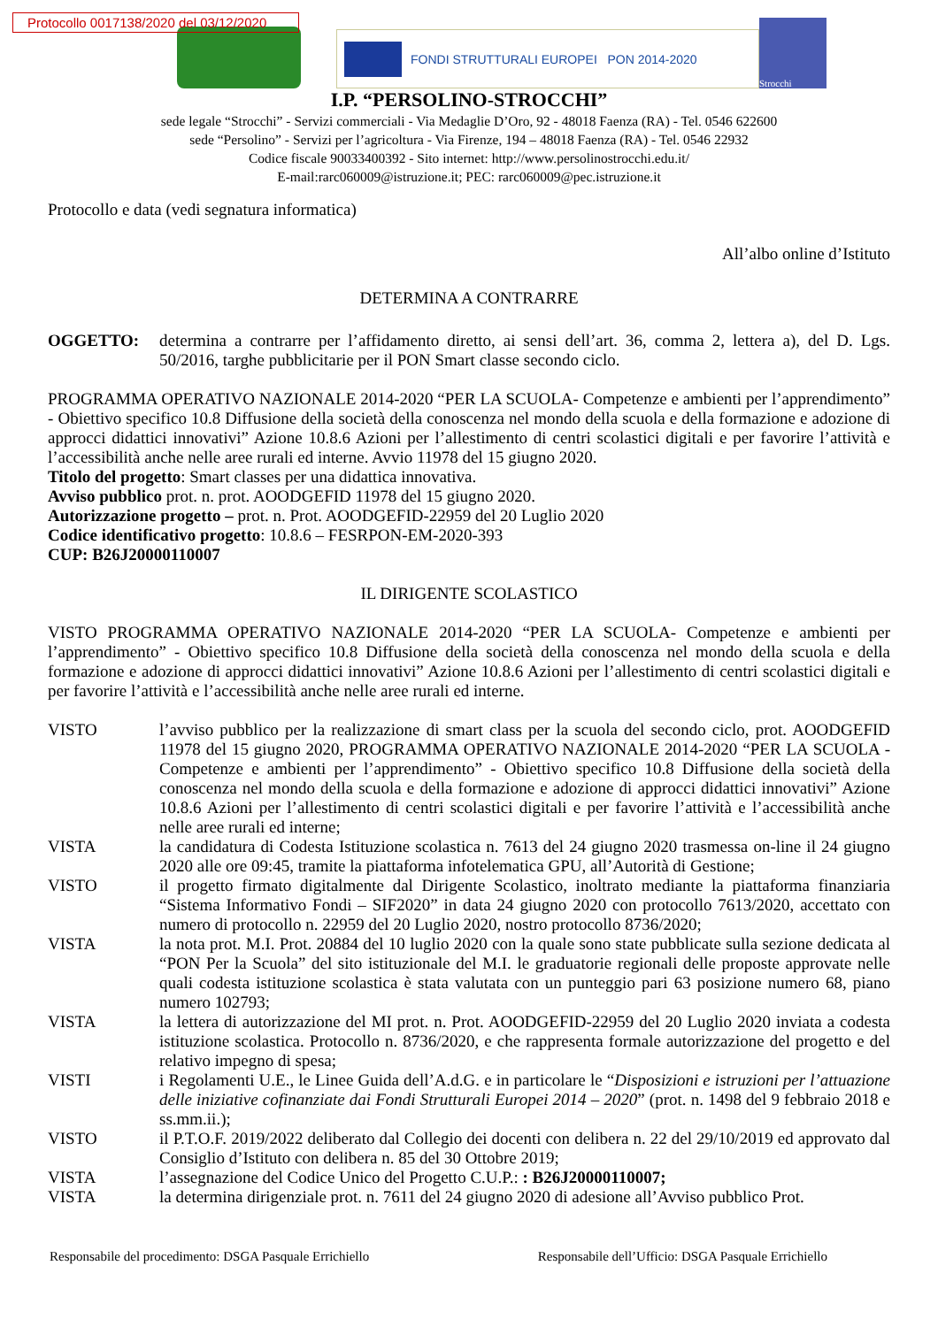Protocollo 0017138/2020 del 03/12/2020
FONDI STRUTTURALI EUROPEI PON 2014-2020
Strocchi
I.P. “PERSOLINO-STROCCHI”
sede legale “Strocchi” - Servizi commerciali - Via Medaglie D’Oro, 92 - 48018 Faenza (RA) - Tel. 0546 622600
sede “Persolino” - Servizi per l’agricoltura - Via Firenze, 194 – 48018 Faenza (RA) - Tel. 0546 22932
Codice fiscale 90033400392 - Sito internet: http://www.persolinostrocchi.edu.it/
E-mail:rarc060009@istruzione.it; PEC: rarc060009@pec.istruzione.it
Protocollo e data (vedi segnatura informatica)
All’albo online d’Istituto
DETERMINA A CONTRARRE
OGGETTO: determina a contrarre per l’affidamento diretto, ai sensi dell’art. 36, comma 2, lettera a), del D. Lgs. 50/2016, targhe pubblicitarie per il PON Smart classe secondo ciclo.
PROGRAMMA OPERATIVO NAZIONALE 2014-2020 “PER LA SCUOLA- Competenze e ambienti per l’apprendimento” - Obiettivo specifico 10.8 Diffusione della società della conoscenza nel mondo della scuola e della formazione e adozione di approcci didattici innovativi” Azione 10.8.6 Azioni per l’allestimento di centri scolastici digitali e per favorire l’attività e l’accessibilità anche nelle aree rurali ed interne. Avvio 11978 del 15 giugno 2020.
Titolo del progetto: Smart classes per una didattica innovativa.
Avviso pubblico prot. n. prot. AOODGEFID 11978 del 15 giugno 2020.
Autorizzazione progetto – prot. n. Prot. AOODGEFID-22959 del 20 Luglio 2020
Codice identificativo progetto: 10.8.6 – FESRPON-EM-2020-393
CUP: B26J20000110007
IL DIRIGENTE SCOLASTICO
VISTO PROGRAMMA OPERATIVO NAZIONALE 2014-2020 “PER LA SCUOLA- Competenze e ambienti per l’apprendimento” - Obiettivo specifico 10.8 Diffusione della società della conoscenza nel mondo della scuola e della formazione e adozione di approcci didattici innovativi” Azione 10.8.6 Azioni per l’allestimento di centri scolastici digitali e per favorire l’attività e l’accessibilità anche nelle aree rurali ed interne.
VISTO l’avviso pubblico per la realizzazione di smart class per la scuola del secondo ciclo, prot. AOODGEFID 11978 del 15 giugno 2020, PROGRAMMA OPERATIVO NAZIONALE 2014-2020 “PER LA SCUOLA - Competenze e ambienti per l’apprendimento” - Obiettivo specifico 10.8 Diffusione della società della conoscenza nel mondo della scuola e della formazione e adozione di approcci didattici innovativi” Azione 10.8.6 Azioni per l’allestimento di centri scolastici digitali e per favorire l’attività e l’accessibilità anche nelle aree rurali ed interne;
VISTA la candidatura di Codesta Istituzione scolastica n. 7613 del 24 giugno 2020 trasmessa on-line il 24 giugno 2020 alle ore 09:45, tramite la piattaforma infotelematica GPU, all’Autorità di Gestione;
VISTO il progetto firmato digitalmente dal Dirigente Scolastico, inoltrato mediante la piattaforma finanziaria “Sistema Informativo Fondi – SIF2020” in data 24 giugno 2020 con protocollo 7613/2020, accettato con numero di protocollo n. 22959 del 20 Luglio 2020, nostro protocollo 8736/2020;
VISTA la nota prot. M.I. Prot. 20884 del 10 luglio 2020 con la quale sono state pubblicate sulla sezione dedicata al “PON Per la Scuola” del sito istituzionale del M.I. le graduatorie regionali delle proposte approvate nelle quali codesta istituzione scolastica è stata valutata con un punteggio pari 63 posizione numero 68, piano numero 102793;
VISTA la lettera di autorizzazione del MI prot. n. Prot. AOODGEFID-22959 del 20 Luglio 2020 inviata a codesta istituzione scolastica. Protocollo n. 8736/2020, e che rappresenta formale autorizzazione del progetto e del relativo impegno di spesa;
VISTI i Regolamenti U.E., le Linee Guida dell’A.d.G. e in particolare le “Disposizioni e istruzioni per l’attuazione delle iniziative cofinanziate dai Fondi Strutturali Europei 2014 – 2020” (prot. n. 1498 del 9 febbraio 2018 e ss.mm.ii.);
VISTO il P.T.O.F. 2019/2022 deliberato dal Collegio dei docenti con delibera n. 22 del 29/10/2019 ed approvato dal Consiglio d’Istituto con delibera n. 85 del 30 Ottobre 2019;
VISTA l’assegnazione del Codice Unico del Progetto C.U.P.: : B26J20000110007;
VISTA la determina dirigenziale prot. n. 7611 del 24 giugno 2020 di adesione all’Avviso pubblico Prot.
Responsabile del procedimento: DSGA Pasquale Errichiello Responsabile dell’Ufficio: DSGA Pasquale Errichiello